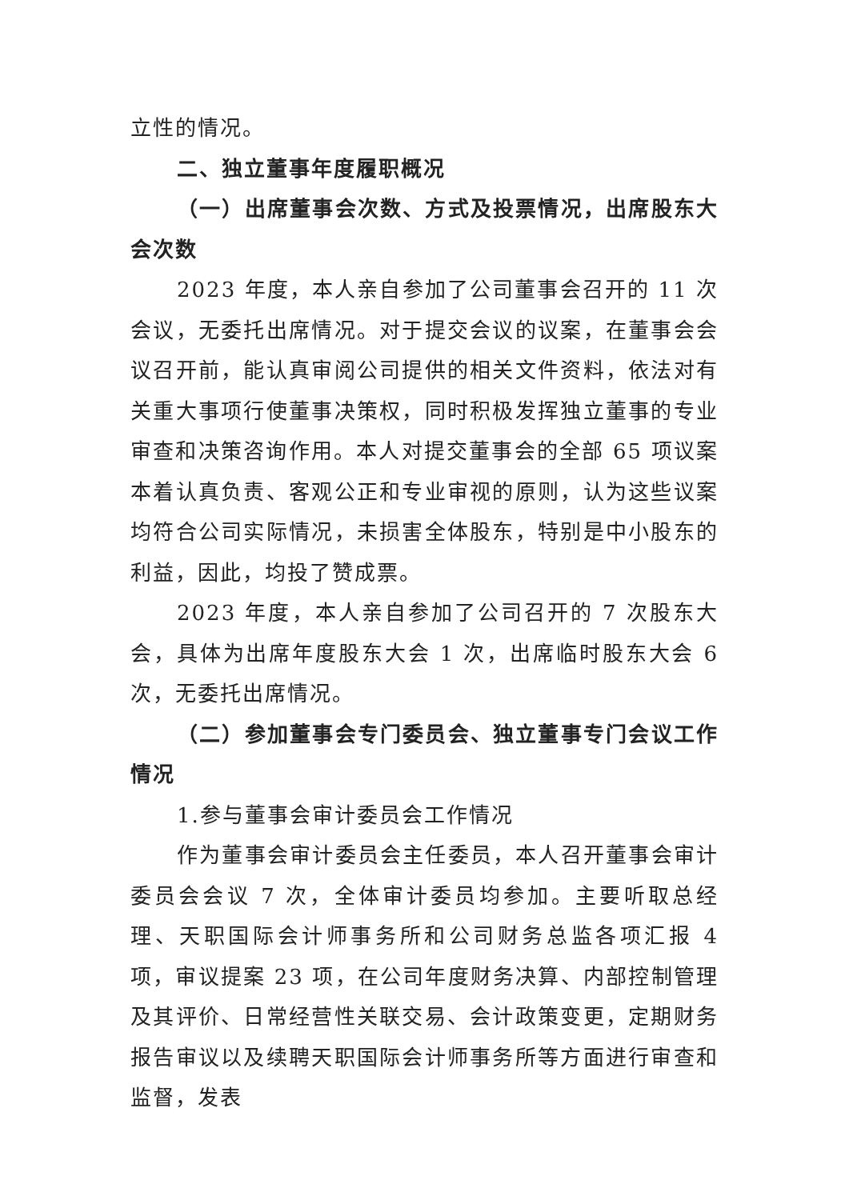立性的情况。
二、独立董事年度履职概况
（一）出席董事会次数、方式及投票情况，出席股东大会次数
2023 年度，本人亲自参加了公司董事会召开的 11 次会议，无委托出席情况。对于提交会议的议案，在董事会会议召开前，能认真审阅公司提供的相关文件资料，依法对有关重大事项行使董事决策权，同时积极发挥独立董事的专业审查和决策咨询作用。本人对提交董事会的全部 65 项议案本着认真负责、客观公正和专业审视的原则，认为这些议案均符合公司实际情况，未损害全体股东，特别是中小股东的利益，因此，均投了赞成票。
2023 年度，本人亲自参加了公司召开的 7 次股东大会，具体为出席年度股东大会 1 次，出席临时股东大会 6 次，无委托出席情况。
（二）参加董事会专门委员会、独立董事专门会议工作情况
1.参与董事会审计委员会工作情况
作为董事会审计委员会主任委员，本人召开董事会审计委员会会议 7 次，全体审计委员均参加。主要听取总经理、天职国际会计师事务所和公司财务总监各项汇报 4 项，审议提案 23 项，在公司年度财务决算、内部控制管理及其评价、日常经营性关联交易、会计政策变更，定期财务报告审议以及续聘天职国际会计师事务所等方面进行审查和监督，发表